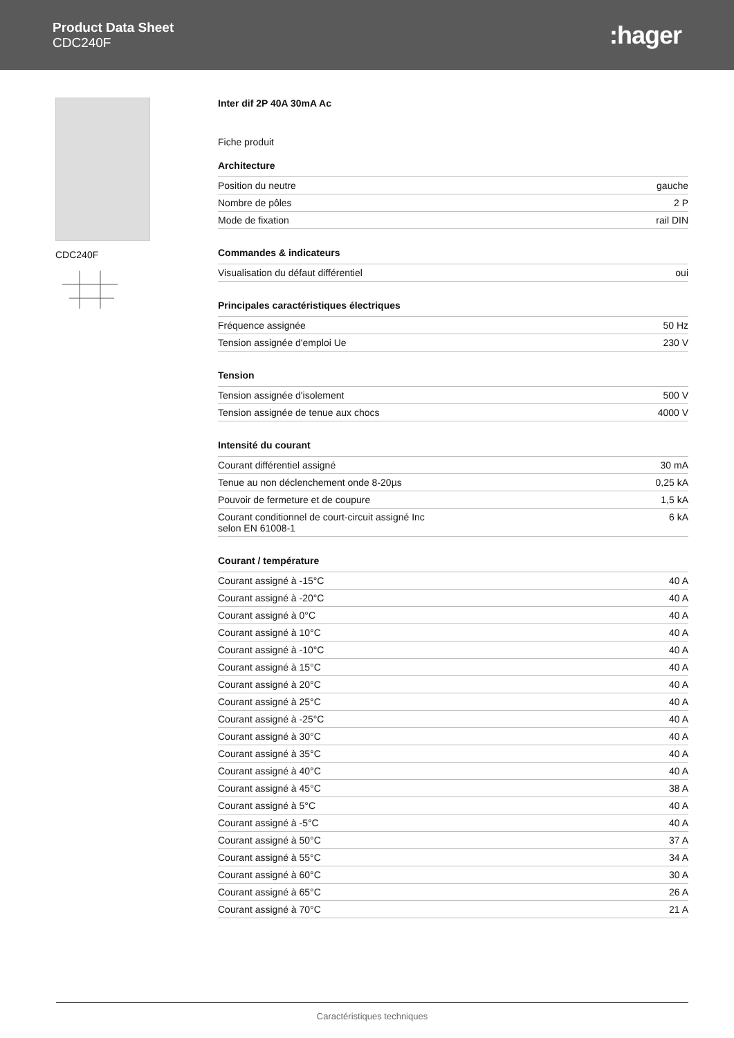Product Data Sheet
CDC240F
:hager
CDC240F Inter dif 2P 40A 30mA Ac
Fiche produit
Architecture
| Position du neutre | gauche |
| Nombre de pôles | 2 P |
| Mode de fixation | rail DIN |
Commandes & indicateurs
| Visualisation du défaut différentiel | oui |
Principales caractéristiques électriques
| Fréquence assignée | 50 Hz |
| Tension assignée d'emploi Ue | 230 V |
Tension
| Tension assignée d'isolement | 500 V |
| Tension assignée de tenue aux chocs | 4000 V |
Intensité du courant
| Courant différentiel assigné | 30 mA |
| Tenue au non déclenchement onde 8-20µs | 0,25 kA |
| Pouvoir de fermeture et de coupure | 1,5 kA |
| Courant conditionnel de court-circuit assigné Inc selon EN 61008-1 | 6 kA |
Courant / température
| Courant assigné à -15°C | 40 A |
| Courant assigné à -20°C | 40 A |
| Courant assigné à 0°C | 40 A |
| Courant assigné à 10°C | 40 A |
| Courant assigné à -10°C | 40 A |
| Courant assigné à 15°C | 40 A |
| Courant assigné à 20°C | 40 A |
| Courant assigné à 25°C | 40 A |
| Courant assigné à -25°C | 40 A |
| Courant assigné à 30°C | 40 A |
| Courant assigné à 35°C | 40 A |
| Courant assigné à 40°C | 40 A |
| Courant assigné à 45°C | 38 A |
| Courant assigné à 5°C | 40 A |
| Courant assigné à -5°C | 40 A |
| Courant assigné à 50°C | 37 A |
| Courant assigné à 55°C | 34 A |
| Courant assigné à 60°C | 30 A |
| Courant assigné à 65°C | 26 A |
| Courant assigné à 70°C | 21 A |
Caractéristiques techniques